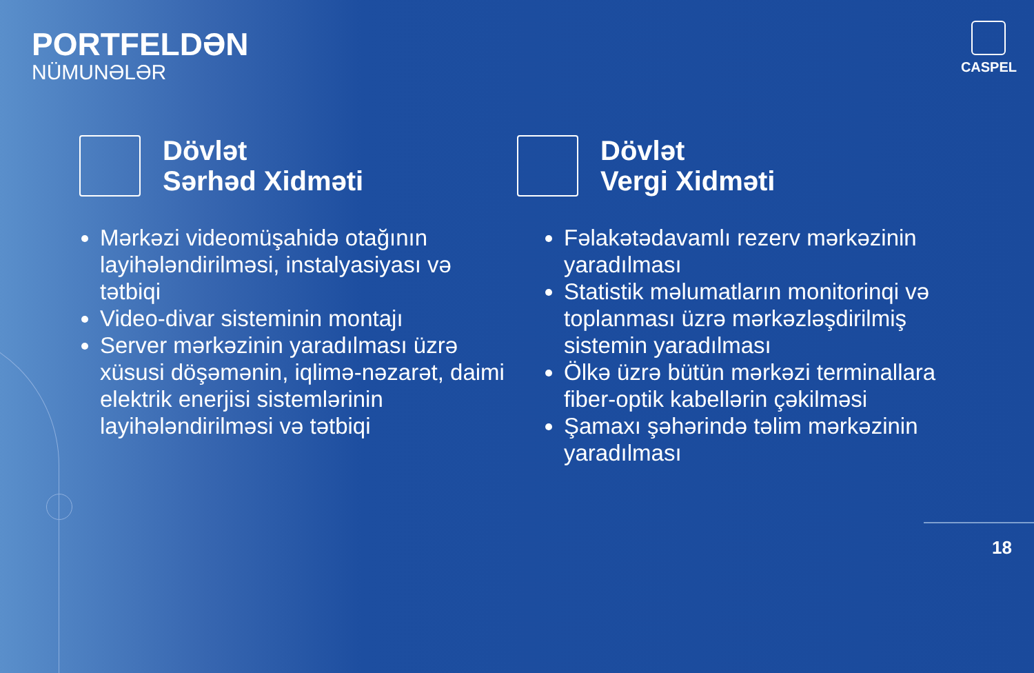PORTFELDƏN
NÜMUNƏLƏR
CASPEL
Dövlət
Sərhəd Xidməti
Mərkəzi videomüşahidə otağının layihələndirilməsi, instalyasiyası və tətbiqi
Video-divar sisteminin montajı
Server mərkəzinin yaradılması üzrə xüsusi döşəmənin, iqlimə-nəzarət, daimi elektrik enerjisi sistemlərinin layihələndirilməsi və tətbiqi
Dövlət
Vergi Xidməti
Fəlakətədavamlı rezerv mərkəzinin yaradılması
Statistik məlumatların monitorinqi və toplanması üzrə mərkəzləşdirilmiş sistemin yaradılması
Ölkə üzrə bütün mərkəzi terminallara fiber-optik kabellərin çəkilməsi
Şamaxı şəhərində təlim mərkəzinin yaradılması
18